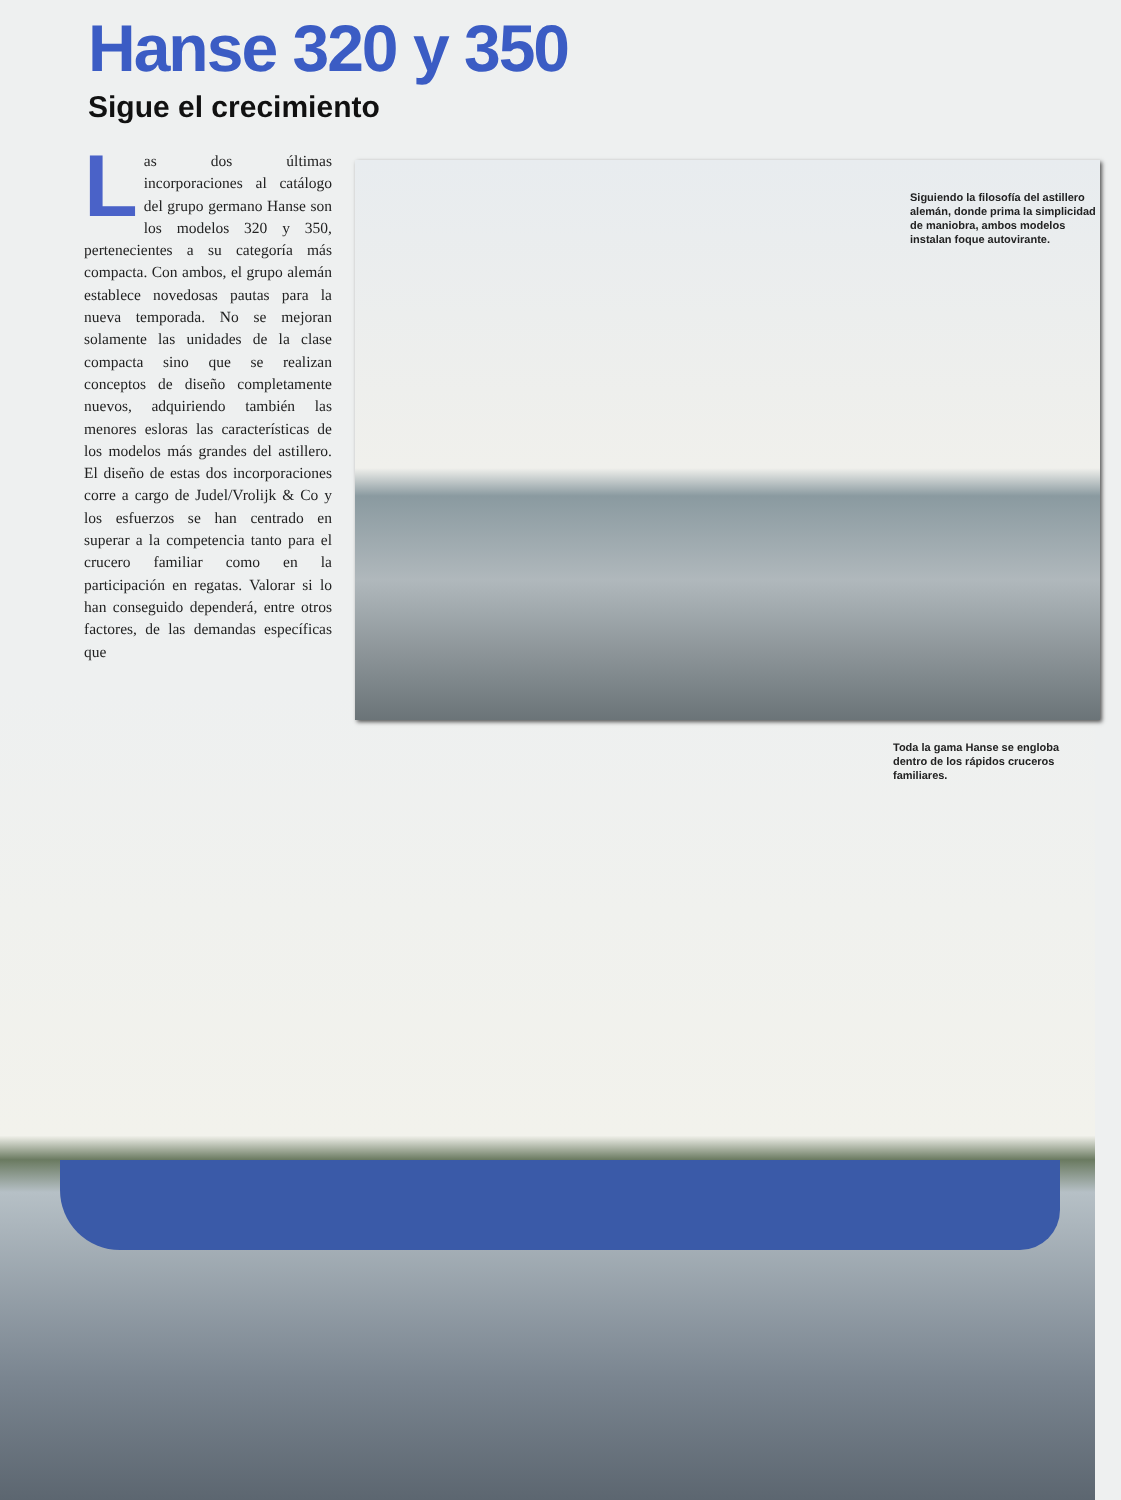Hanse 320 y 350
Sigue el crecimiento
Las dos últimas incorporaciones al catálogo del grupo germano Hanse son los modelos 320 y 350, pertenecientes a su categoría más compacta. Con ambos, el grupo alemán establece novedosas pautas para la nueva temporada. No se mejoran solamente las unidades de la clase compacta sino que se realizan conceptos de diseño completamente nuevos, adquiriendo también las menores esloras las características de los modelos más grandes del astillero. El diseño de estas dos incorporaciones corre a cargo de Judel/Vrolijk & Co y los esfuerzos se han centrado en superar a la competencia tanto para el crucero familiar como en la participación en regatas. Valorar si lo han conseguido dependerá, entre otros factores, de las demandas específicas que
Toda la gama Hanse se engloba dentro de los rápidos cruceros familiares.
Siguiendo la filosofía del astillero alemán, donde prima la simplicidad de maniobra, ambos modelos instalan foque autovirante.